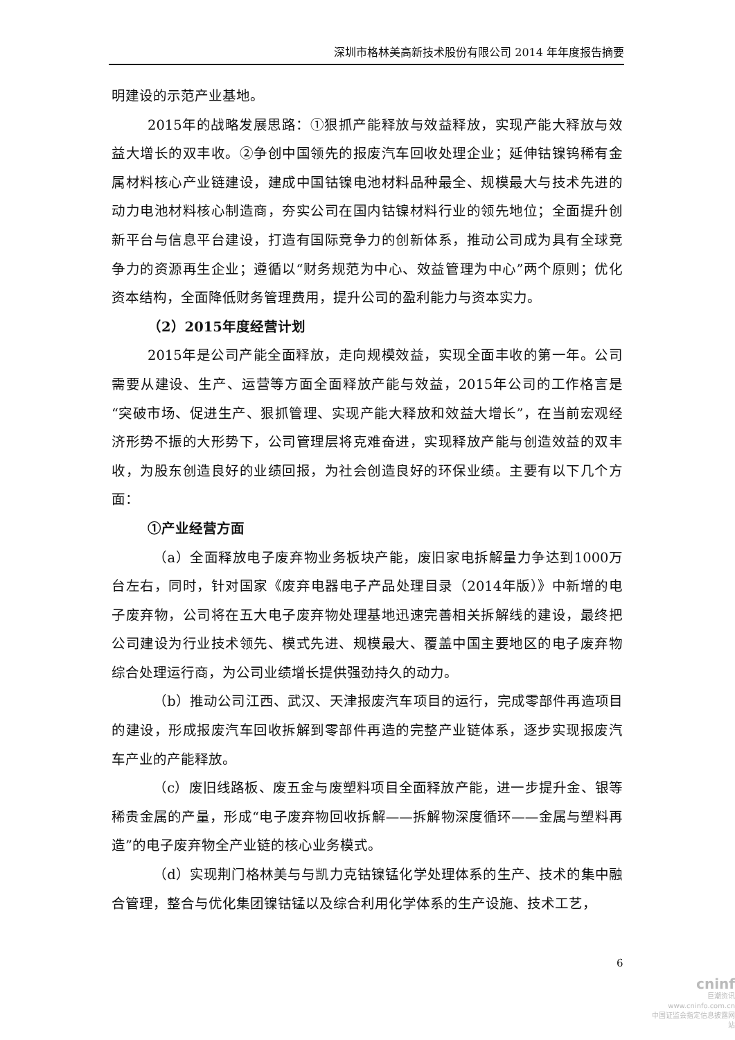深圳市格林美高新技术股份有限公司 2014 年年度报告摘要
明建设的示范产业基地。
2015年的战略发展思路：①狠抓产能释放与效益释放，实现产能大释放与效益大增长的双丰收。②争创中国领先的报废汽车回收处理企业；延伸钴镍钨稀有金属材料核心产业链建设，建成中国钴镍电池材料品种最全、规模最大与技术先进的动力电池材料核心制造商，夯实公司在国内钴镍材料行业的领先地位；全面提升创新平台与信息平台建设，打造有国际竞争力的创新体系，推动公司成为具有全球竞争力的资源再生企业；遵循以“财务规范为中心、效益管理为中心”两个原则；优化资本结构，全面降低财务管理费用，提升公司的盈利能力与资本实力。
（2）2015年度经营计划
2015年是公司产能全面释放，走向规模效益，实现全面丰收的第一年。公司需要从建设、生产、运营等方面全面释放产能与效益，2015年公司的工作格言是“突破市场、促进生产、狠抓管理、实现产能大释放和效益大增长”，在当前宏观经济形势不振的大形势下，公司管理层将克难奋进，实现释放产能与创造效益的双丰收，为股东创造良好的业绩回报，为社会创造良好的环保业绩。主要有以下几个方面：
①产业经营方面
（a）全面释放电子废弃物业务板块产能，废旧家电拆解量力争达到1000万台左右，同时，针对国家《废弃电器电子产品处理目录（2014年版）》中新增的电子废弃物，公司将在五大电子废弃物处理基地迅速完善相关拆解线的建设，最终把公司建设为行业技术领先、模式先进、规模最大、覆盖中国主要地区的电子废弃物综合处理运行商，为公司业绩增长提供强劲持久的动力。
（b）推动公司江西、武汉、天津报废汽车项目的运行，完成零部件再造项目的建设，形成报废汽车回收拆解到零部件再造的完整产业链体系，逐步实现报废汽车产业的产能释放。
（c）废旧线路板、废五金与废塑料项目全面释放产能，进一步提升金、银等稀贵金属的产量，形成“电子废弃物回收拆解——拆解物深度循环——金属与塑料再造”的电子废弃物全产业链的核心业务模式。
（d）实现荆门格林美与与凯力克钴镍锰化学处理体系的生产、技术的集中融合管理，整合与优化集团镍钴锰以及综合利用化学体系的生产设施、技术工艺，
6
cninf
巨潮资讯
www.cninfo.com.cn
中国证监会指定信息披露网站